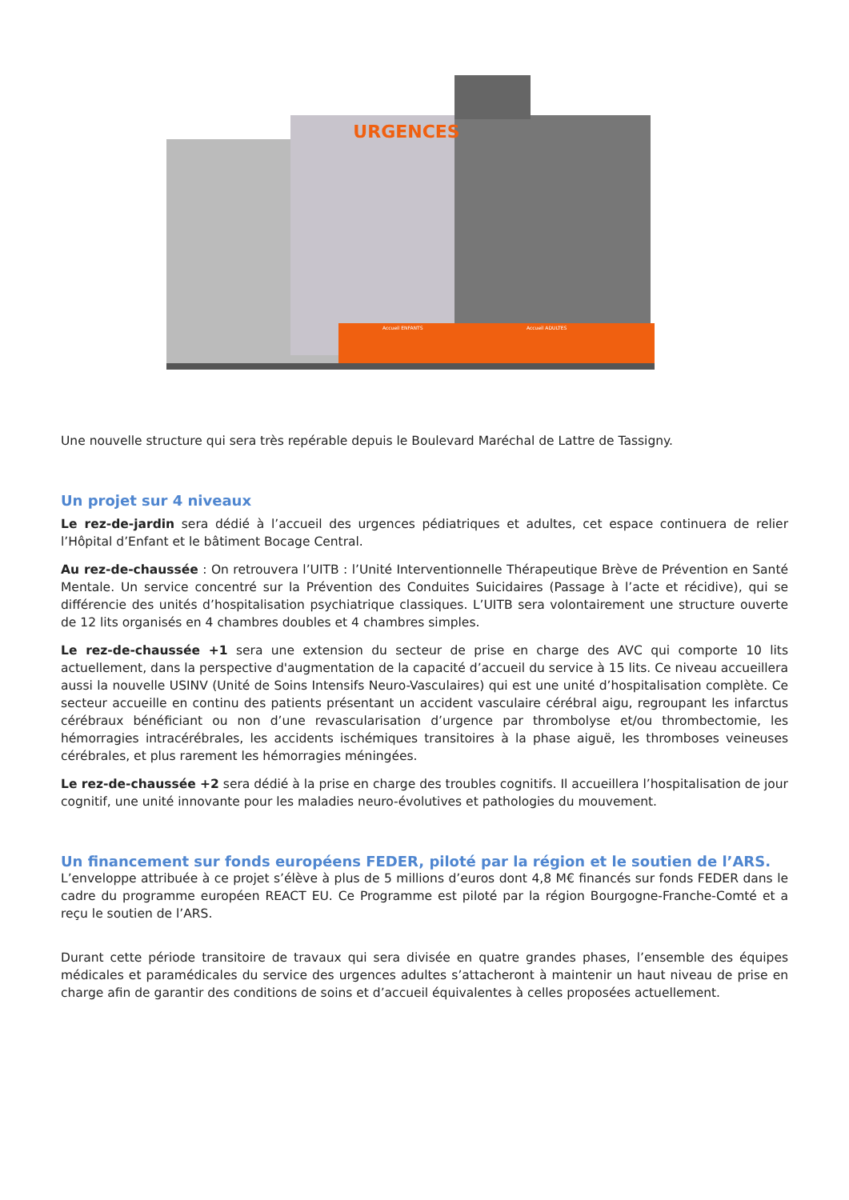URGENCES
Accueil ENFANTS
Accueil ADULTES
Une nouvelle structure qui sera très repérable depuis le Boulevard Maréchal de Lattre de Tassigny.
Un projet sur 4 niveaux
Le rez-de-jardin sera dédié à l’accueil des urgences pédiatriques et adultes, cet espace continuera de relier l’Hôpital d’Enfant et le bâtiment Bocage Central.
Au rez-de-chaussée : On retrouvera l’UITB : l’Unité Interventionnelle Thérapeutique Brève de Prévention en Santé Mentale. Un service concentré sur la Prévention des Conduites Suicidaires (Passage à l’acte et récidive), qui se différencie des unités d’hospitalisation psychiatrique classiques. L’UITB sera volontairement une structure ouverte de 12 lits organisés en 4 chambres doubles et 4 chambres simples.
Le rez-de-chaussée +1 sera une extension du secteur de prise en charge des AVC qui comporte 10 lits actuellement, dans la perspective d'augmentation de la capacité d’accueil du service à 15 lits. Ce niveau accueillera aussi la nouvelle USINV (Unité de Soins Intensifs Neuro-Vasculaires) qui est une unité d’hospitalisation complète. Ce secteur accueille en continu des patients présentant un accident vasculaire cérébral aigu, regroupant les infarctus cérébraux bénéficiant ou non d’une revascularisation d’urgence par thrombolyse et/ou thrombectomie, les hémorragies intracérébrales, les accidents ischémiques transitoires à la phase aiguë, les thromboses veineuses cérébrales, et plus rarement les hémorragies méningées.
Le rez-de-chaussée +2 sera dédié à la prise en charge des troubles cognitifs. Il accueillera l’hospitalisation de jour cognitif, une unité innovante pour les maladies neuro-évolutives et pathologies du mouvement.
Un financement sur fonds européens FEDER, piloté par la région et le soutien de l’ARS.
L’enveloppe attribuée à ce projet s’élève à plus de 5 millions d’euros dont 4,8 M€ financés sur fonds FEDER dans le cadre du programme européen REACT EU. Ce Programme est piloté par la région Bourgogne-Franche-Comté et a reçu le soutien de l’ARS.
Durant cette période transitoire de travaux qui sera divisée en quatre grandes phases, l’ensemble des équipes médicales et paramédicales du service des urgences adultes s’attacheront à maintenir un haut niveau de prise en charge afin de garantir des conditions de soins et d’accueil équivalentes à celles proposées actuellement.